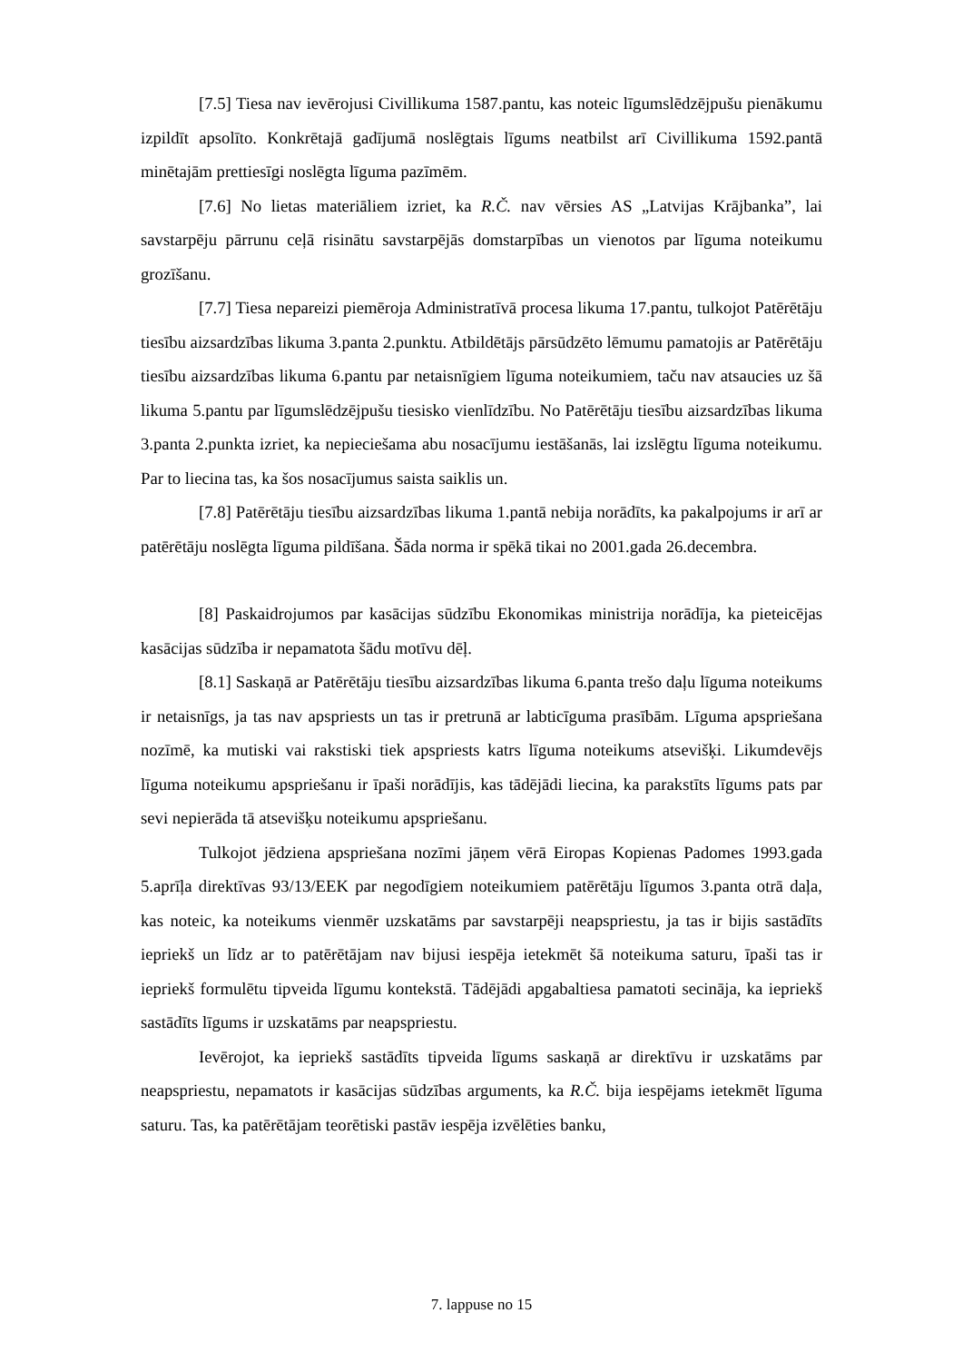[7.5] Tiesa nav ievērojusi Civillikuma 1587.pantu, kas noteic līgumslēdzējpušu pienākumu izpildīt apsolīto. Konkrētajā gadījumā noslēgtais līgums neatbilst arī Civillikuma 1592.pantā minētajām prettiesīgi noslēgta līguma pazīmēm.
[7.6] No lietas materiāliem izriet, ka R.Č. nav vērsies AS „Latvijas Krājbanka”, lai savstarpēju pārrunu ceļā risinātu savstarpējās domstarpības un vienotos par līguma noteikumu grozīšanu.
[7.7] Tiesa nepareizi piemēroja Administratīvā procesa likuma 17.pantu, tulkojot Patērētāju tiesību aizsardzības likuma 3.panta 2.punktu. Atbildētājs pārsūdzēto lēmumu pamatojis ar Patērētāju tiesību aizsardzības likuma 6.pantu par netaisnīgiem līguma noteikumiem, taču nav atsaucies uz šā likuma 5.pantu par līgumslēdzējpušu tiesisko vienlīdzību. No Patērētāju tiesību aizsardzības likuma 3.panta 2.punkta izriet, ka nepieciešama abu nosacījumu iestāšanās, lai izslēgtu līguma noteikumu. Par to liecina tas, ka šos nosacījumus saista saiklis un.
[7.8] Patērētāju tiesību aizsardzības likuma 1.pantā nebija norādīts, ka pakalpojums ir arī ar patērētāju noslēgta līguma pildīšana. Šāda norma ir spēkā tikai no 2001.gada 26.decembra.
[8] Paskaidrojumos par kasācijas sūdzību Ekonomikas ministrija norādīja, ka pieteicējas kasācijas sūdzība ir nepamatota šādu motīvu dēļ.
[8.1] Saskaņā ar Patērētāju tiesību aizsardzības likuma 6.panta trešo daļu līguma noteikums ir netaisnīgs, ja tas nav apspriests un tas ir pretrunā ar labticīguma prasībām. Līguma apspriešana nozīmē, ka mutiski vai rakstiski tiek apspriests katrs līguma noteikums atsevišķi. Likumdevējs līguma noteikumu apspriešanu ir īpaši norādījis, kas tādējādi liecina, ka parakstīts līgums pats par sevi nepierāda tā atsevišķu noteikumu apspriešanu.
Tulkojot jēdziena apspriešana nozīmi jāņem vērā Eiropas Kopienas Padomes 1993.gada 5.aprīļa direktīvas 93/13/EEK par negodīgiem noteikumiem patērētāju līgumos 3.panta otrā daļa, kas noteic, ka noteikums vienmēr uzskatāms par savstarpēji neapspriestu, ja tas ir bijis sastādīts iepriekš un līdz ar to patērētājam nav bijusi iespēja ietekmēt šā noteikuma saturu, īpaši tas ir iepriekš formulētu tipveida līgumu kontekstā. Tādējādi apgabaltiesa pamatoti secināja, ka iepriekš sastādīts līgums ir uzskatāms par neapspriestu.
Ievērojot, ka iepriekš sastādīts tipveida līgums saskaņā ar direktīvu ir uzskatāms par neapspriestu, nepamatots ir kasācijas sūdzības arguments, ka R.Č. bija iespējams ietekmēt līguma saturu. Tas, ka patērētājam teorētiski pastāv iespēja izvēlēties banku,
7. lappuse no 15